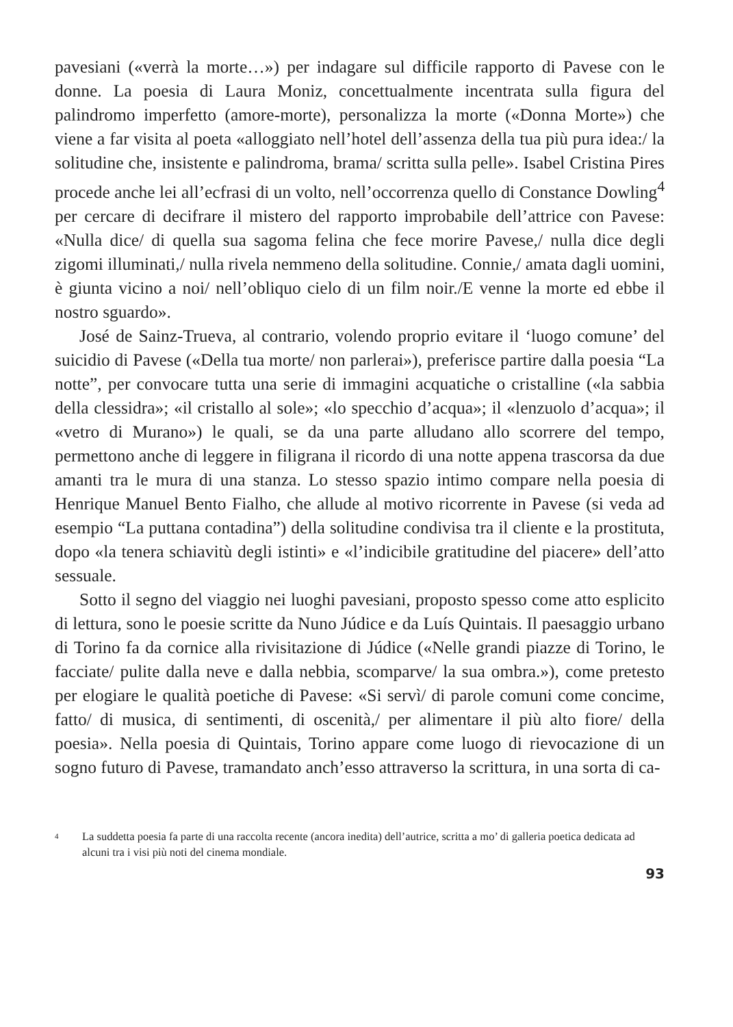pavesiani («verrà la morte…») per indagare sul difficile rapporto di Pavese con le donne. La poesia di Laura Moniz, concettualmente incentrata sulla figura del palindromo imperfetto (amore-morte), personalizza la morte («Donna Morte») che viene a far visita al poeta «alloggiato nell’hotel dell’assenza della tua più pura idea:/ la solitudine che, insistente e palindroma, brama/ scritta sulla pelle». Isabel Cristina Pires procede anche lei all’ecfrasi di un volto, nel­l’occorrenza quello di Constance Dowling<sup>4</sup> per cercare di decifrare il mistero del rapporto improbabile dell’attrice con Pavese: «Nulla dice/ di quella sua sagoma felina che fece morire Pavese,/ nulla dice degli zigomi illuminati,/ nulla rivela nemmeno della solitudine. Connie,/ amata dagli uomini, è giunta vicino a noi/ nell’obliquo cielo di un film noir./E venne la morte ed ebbe il nostro sguardo».
José de Sainz-Trueva, al contrario, volendo proprio evitare il ‘luogo comune’ del suicidio di Pavese («Della tua morte/ non parlerai»), preferisce partire dalla poesia “La notte”, per convocare tutta una serie di immagini acquatiche o cristalline («la sabbia della clessidra»; «il cristallo al sole»; «lo specchio d’acqua»; il «lenzuolo d’acqua»; il «vetro di Murano») le quali, se da una parte alludano allo scorrere del tempo, permettono anche di leggere in filigrana il ricordo di una notte appena trascorsa da due amanti tra le mura di una stanza. Lo stesso spazio intimo compare nella poesia di Henrique Manuel Bento Fialho, che allude al motivo ricorrente in Pavese (si veda ad esempio “La puttana contadina”) della solitudine condivisa tra il cliente e la prostituta, dopo «la tenera schiavitù degli istinti» e «l’indicibile gratitudine del piacere» dell’atto sessuale.
Sotto il segno del viaggio nei luoghi pavesiani, proposto spesso come atto esplicito di lettura, sono le poesie scritte da Nuno Júdice e da Luís Quintais. Il paesaggio urbano di Torino fa da cornice alla rivisitazione di Júdice («Nelle grandi piazze di Torino, le facciate/ pulite dalla neve e dalla nebbia, scomparve/ la sua ombra.»), come pretesto per elogiare le qualità poetiche di Pavese: «Si servì/ di parole comuni come concime, fatto/ di musica, di sentimenti, di oscenità,/ per alimentare il più alto fiore/ della poesia». Nella poesia di Quintais, Torino appare come luogo di rievocazione di un sogno futuro di Pavese, tramandato anch’esso attraverso la scrittura, in una sorta di ca-
4 La suddetta poesia fa parte di una raccolta recente (ancora inedita) dell’autrice, scritta a mo’ di galleria poetica dedicata ad alcuni tra i visi più noti del cinema mondiale.
93